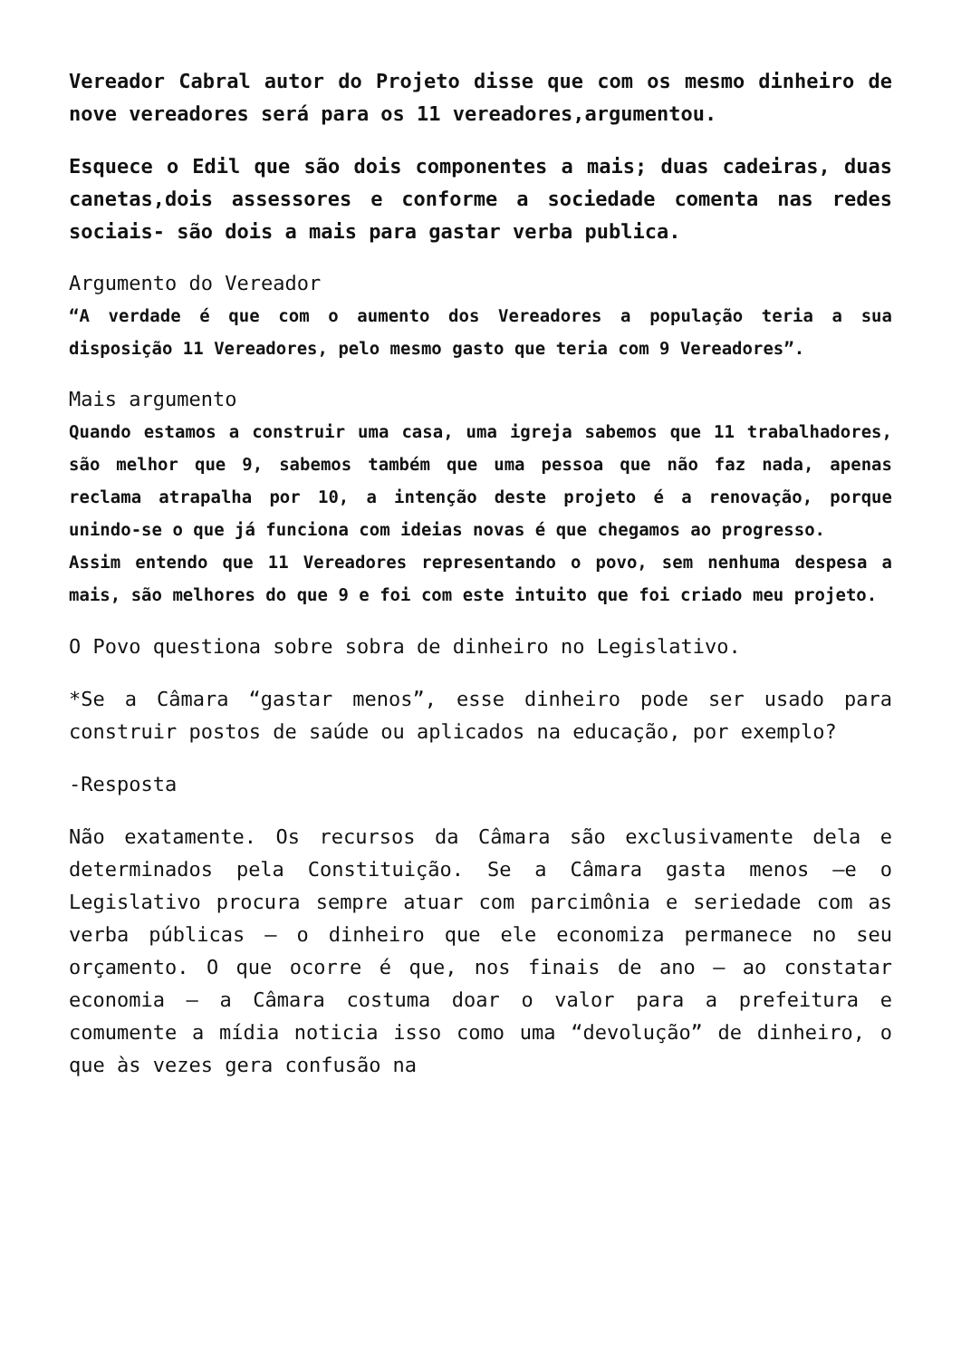Vereador Cabral autor do Projeto disse que com os mesmo dinheiro de nove vereadores será para os 11 vereadores,argumentou.
Esquece o Edil que são dois componentes a mais; duas cadeiras, duas canetas,dois assessores e conforme a sociedade comenta nas redes sociais- são dois a mais para gastar verba publica.
Argumento do Vereador
“A verdade é que com o aumento dos Vereadores a população teria a sua disposição 11 Vereadores, pelo mesmo gasto que teria com 9 Vereadores”.
Mais argumento
Quando estamos a construir uma casa, uma igreja sabemos que 11 trabalhadores, são melhor que 9, sabemos também que uma pessoa que não faz nada, apenas reclama atrapalha por 10, a intenção deste projeto é a renovação, porque unindo-se o que já funciona com ideias novas é que chegamos ao progresso.
Assim entendo que 11 Vereadores representando o povo, sem nenhuma despesa a mais, são melhores do que 9 e foi com este intuito que foi criado meu projeto.
O Povo questiona sobre sobra de dinheiro no Legislativo.
*Se a Câmara “gastar menos”, esse dinheiro pode ser usado para construir postos de saúde ou aplicados na educação, por exemplo?
-Resposta
Não exatamente. Os recursos da Câmara são exclusivamente dela e determinados pela Constituição. Se a Câmara gasta menos –e o Legislativo procura sempre atuar com parcimônia e seriedade com as verba públicas – o dinheiro que ele economiza permanece no seu orçamento. O que ocorre é que, nos finais de ano – ao constatar economia – a Câmara costuma doar o valor para a prefeitura e comumente a mídia noticia isso como uma “devolução” de dinheiro, o que às vezes gera confusão na